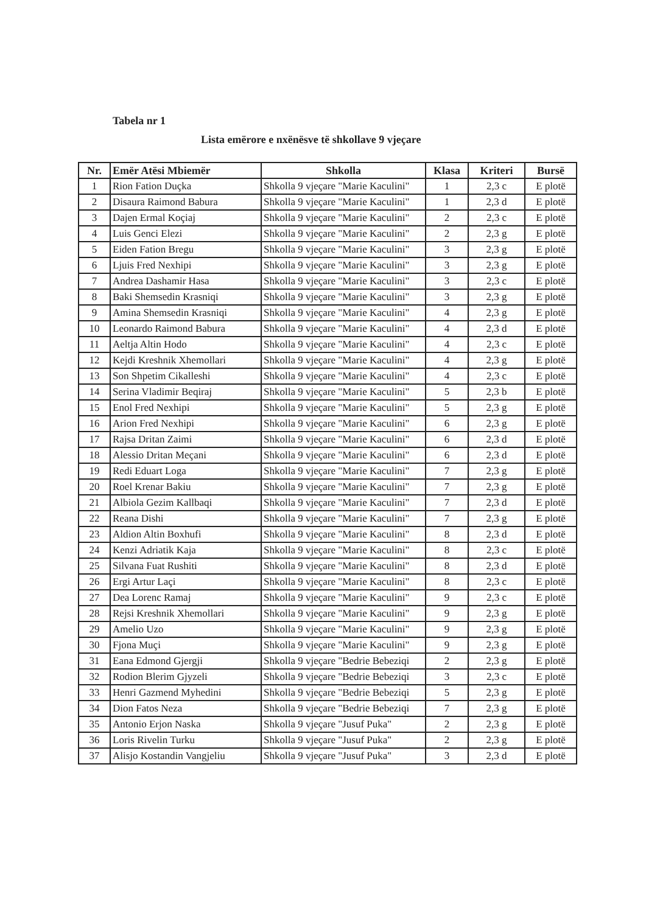Tabela nr 1
Lista emërore e nxënësve të shkollave 9 vjeçare
| Nr. | Emër Atësi Mbiemër | Shkolla | Klasa | Kriteri | Bursë |
| --- | --- | --- | --- | --- | --- |
| 1 | Rion Fation Duçka | Shkolla 9 vjeçare "Marie Kaculini" | 1 | 2,3 c | E plotë |
| 2 | Disaura Raimond Babura | Shkolla 9 vjeçare "Marie Kaculini" | 1 | 2,3 d | E plotë |
| 3 | Dajen Ermal Koçiaj | Shkolla 9 vjeçare "Marie Kaculini" | 2 | 2,3 c | E plotë |
| 4 | Luis Genci Elezi | Shkolla 9 vjeçare "Marie Kaculini" | 2 | 2,3 g | E plotë |
| 5 | Eiden Fation Bregu | Shkolla 9 vjeçare "Marie Kaculini" | 3 | 2,3 g | E plotë |
| 6 | Ljuis Fred Nexhipi | Shkolla 9 vjeçare "Marie Kaculini" | 3 | 2,3 g | E plotë |
| 7 | Andrea Dashamir Hasa | Shkolla 9 vjeçare "Marie Kaculini" | 3 | 2,3 c | E plotë |
| 8 | Baki Shemsedin Krasniqi | Shkolla 9 vjeçare "Marie Kaculini" | 3 | 2,3 g | E plotë |
| 9 | Amina Shemsedin Krasniqi | Shkolla 9 vjeçare "Marie Kaculini" | 4 | 2,3 g | E plotë |
| 10 | Leonardo Raimond Babura | Shkolla 9 vjeçare "Marie Kaculini" | 4 | 2,3 d | E plotë |
| 11 | Aeltja Altin Hodo | Shkolla 9 vjeçare "Marie Kaculini" | 4 | 2,3 c | E plotë |
| 12 | Kejdi Kreshnik Xhemollari | Shkolla 9 vjeçare "Marie Kaculini" | 4 | 2,3 g | E plotë |
| 13 | Son Shpetim Cikalleshi | Shkolla 9 vjeçare "Marie Kaculini" | 4 | 2,3 c | E plotë |
| 14 | Serina Vladimir Beqiraj | Shkolla 9 vjeçare "Marie Kaculini" | 5 | 2,3 b | E plotë |
| 15 | Enol Fred Nexhipi | Shkolla 9 vjeçare "Marie Kaculini" | 5 | 2,3 g | E plotë |
| 16 | Arion Fred Nexhipi | Shkolla 9 vjeçare "Marie Kaculini" | 6 | 2,3 g | E plotë |
| 17 | Rajsa Dritan Zaimi | Shkolla 9 vjeçare "Marie Kaculini" | 6 | 2,3 d | E plotë |
| 18 | Alessio Dritan Meçani | Shkolla 9 vjeçare "Marie Kaculini" | 6 | 2,3 d | E plotë |
| 19 | Redi Eduart Loga | Shkolla 9 vjeçare "Marie Kaculini" | 7 | 2,3 g | E plotë |
| 20 | Roel Krenar Bakiu | Shkolla 9 vjeçare "Marie Kaculini" | 7 | 2,3 g | E plotë |
| 21 | Albiola Gezim Kallbaqi | Shkolla 9 vjeçare "Marie Kaculini" | 7 | 2,3 d | E plotë |
| 22 | Reana Dishi | Shkolla 9 vjeçare "Marie Kaculini" | 7 | 2,3 g | E plotë |
| 23 | Aldion Altin Boxhufi | Shkolla 9 vjeçare "Marie Kaculini" | 8 | 2,3 d | E plotë |
| 24 | Kenzi Adriatik Kaja | Shkolla 9 vjeçare "Marie Kaculini" | 8 | 2,3 c | E plotë |
| 25 | Silvana Fuat Rushiti | Shkolla 9 vjeçare "Marie Kaculini" | 8 | 2,3 d | E plotë |
| 26 | Ergi Artur Laçi | Shkolla 9 vjeçare "Marie Kaculini" | 8 | 2,3 c | E plotë |
| 27 | Dea Lorenc Ramaj | Shkolla 9 vjeçare "Marie Kaculini" | 9 | 2,3 c | E plotë |
| 28 | Rejsi Kreshnik Xhemollari | Shkolla 9 vjeçare "Marie Kaculini" | 9 | 2,3 g | E plotë |
| 29 | Amelio Uzo | Shkolla 9 vjeçare "Marie Kaculini" | 9 | 2,3 g | E plotë |
| 30 | Fjona Muçi | Shkolla 9 vjeçare "Marie Kaculini" | 9 | 2,3 g | E plotë |
| 31 | Eana Edmond Gjergji | Shkolla 9 vjeçare "Bedrie Bebeziqi | 2 | 2,3 g | E plotë |
| 32 | Rodion Blerim Gjyzeli | Shkolla 9 vjeçare "Bedrie Bebeziqi | 3 | 2,3 c | E plotë |
| 33 | Henri Gazmend Myhedini | Shkolla 9 vjeçare "Bedrie Bebeziqi | 5 | 2,3 g | E plotë |
| 34 | Dion Fatos Neza | Shkolla 9 vjeçare "Bedrie Bebeziqi | 7 | 2,3 g | E plotë |
| 35 | Antonio Erjon Naska | Shkolla 9 vjeçare "Jusuf Puka" | 2 | 2,3 g | E plotë |
| 36 | Loris Rivelin Turku | Shkolla 9 vjeçare "Jusuf Puka" | 2 | 2,3 g | E plotë |
| 37 | Alisjo Kostandin Vangjeliu | Shkolla 9 vjeçare "Jusuf Puka" | 3 | 2,3 d | E plotë |